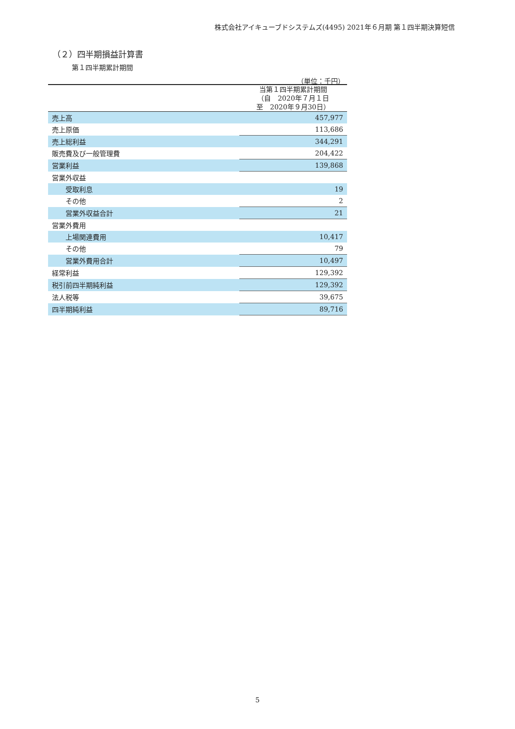株式会社アイキューブドシステムズ(4495) 2021年６月期 第１四半期決算短信
（２）四半期損益計算書
第１四半期累計期間
（単位：千円）
| | 当第１四半期累計期間 （自 2020年７月１日 至 2020年９月30日） |
| --- | --- |
| 売上高 | 457,977 |
| 売上原価 | 113,686 |
| 売上総利益 | 344,291 |
| 販売費及び一般管理費 | 204,422 |
| 営業利益 | 139,868 |
| 営業外収益 | |
| 受取利息 | 19 |
| その他 | 2 |
| 営業外収益合計 | 21 |
| 営業外費用 | |
| 上場関連費用 | 10,417 |
| その他 | 79 |
| 営業外費用合計 | 10,497 |
| 経常利益 | 129,392 |
| 税引前四半期純利益 | 129,392 |
| 法人税等 | 39,675 |
| 四半期純利益 | 89,716 |
5